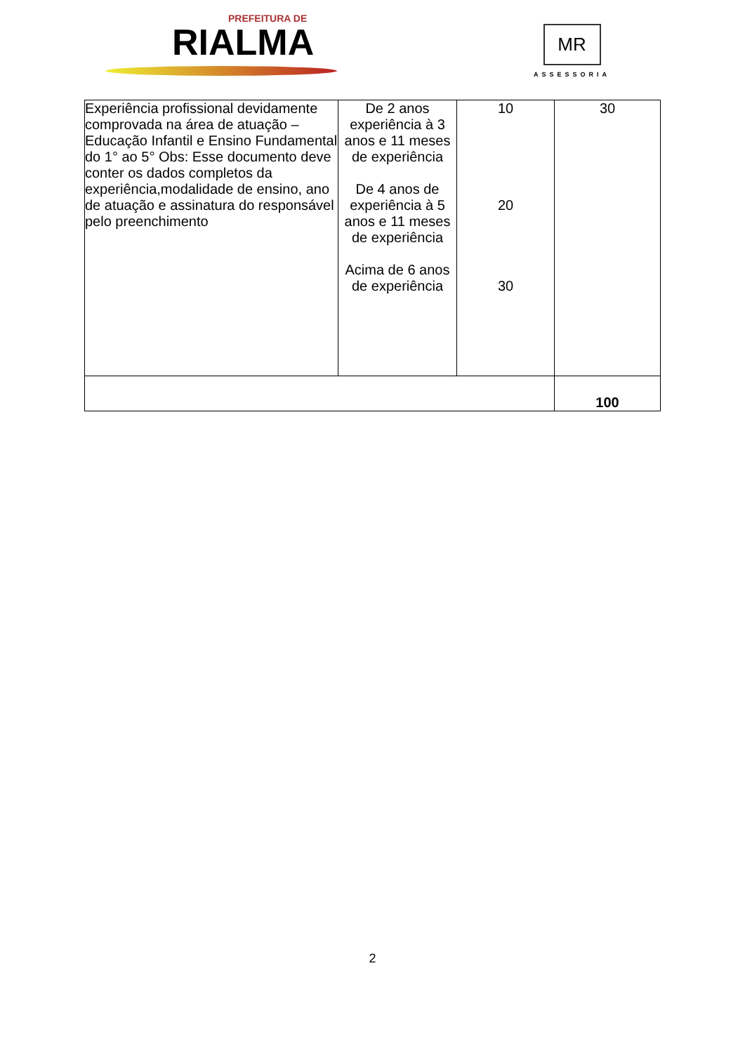PREFEITURA DE
RIALMA
MR
ASSESSORIA
| Experiência profissional devidamente comprovada na área de atuação – Educação Infantil e Ensino Fundamental do 1° ao 5° Obs: Esse documento deve conter os dados completos da experiência,modalidade de ensino, ano de atuação e assinatura do responsável pelo preenchimento | De 2 anos experiência à 3 anos e 11 meses de experiência De 4 anos de experiência à 5 anos e 11 meses de experiência Acima de 6 anos de experiência | 10 20 30 | 30 |
| | | | 100 |
2